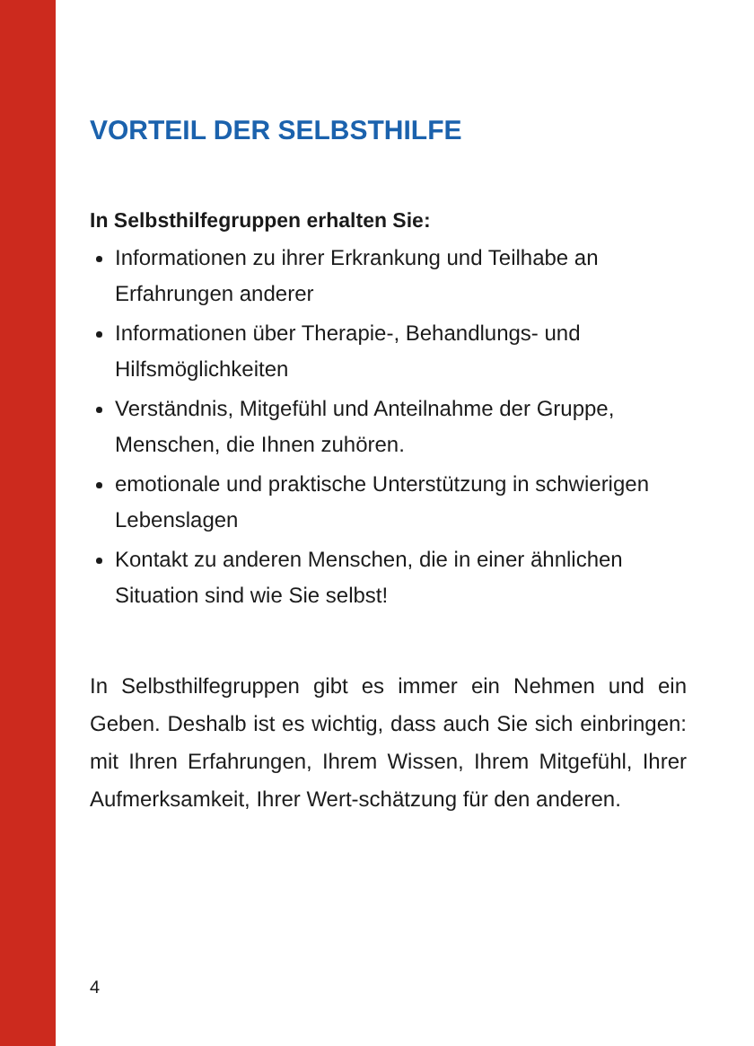VORTEIL DER SELBSTHILFE
In Selbsthilfegruppen erhalten Sie:
Informationen zu ihrer Erkrankung und Teilhabe an Erfahrungen anderer
Informationen über Therapie-, Behandlungs- und Hilfsmöglichkeiten
Verständnis, Mitgefühl und Anteilnahme der Gruppe, Menschen, die Ihnen zuhören.
emotionale und praktische Unterstützung in schwierigen Lebenslagen
Kontakt zu anderen Menschen, die in einer ähnlichen Situation sind wie Sie selbst!
In Selbsthilfegruppen gibt es immer ein Nehmen und ein Geben. Deshalb ist es wichtig, dass auch Sie sich einbringen: mit Ihren Erfahrungen, Ihrem Wissen, Ihrem Mitgefühl, Ihrer Aufmerksamkeit, Ihrer Wert-schätzung für den anderen.
4